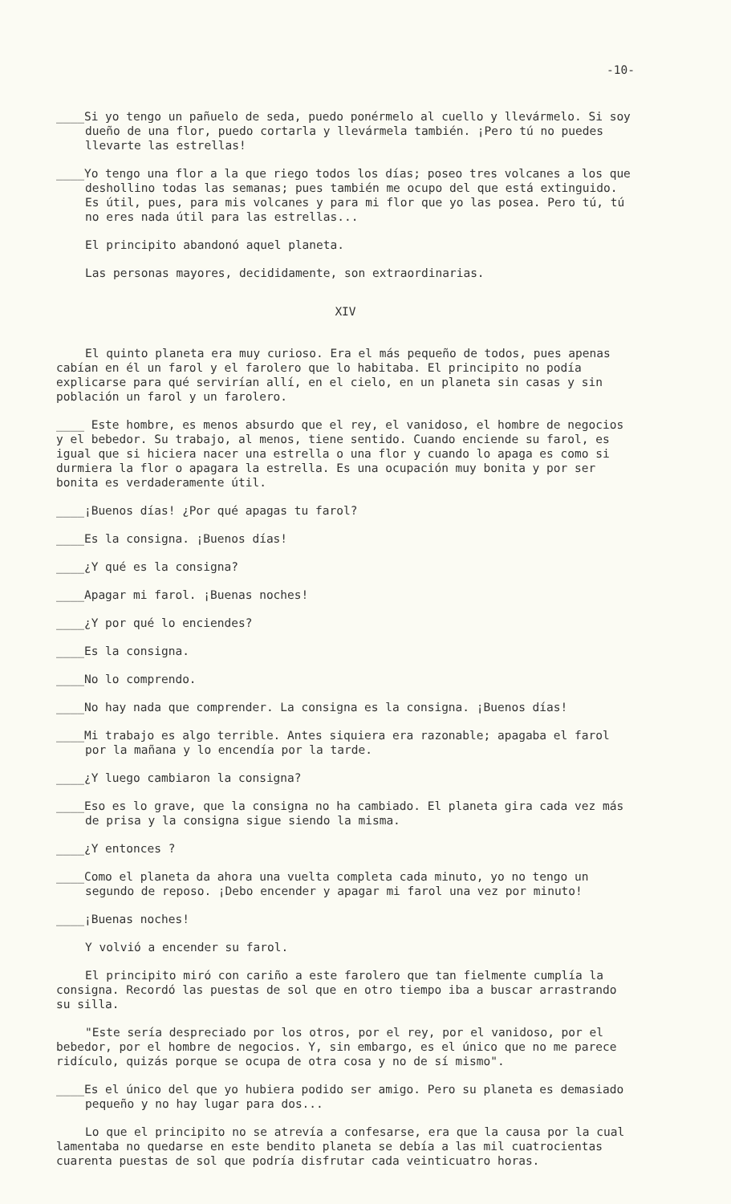-10-
____Si yo tengo un pañuelo de seda, puedo ponérmelo al cuello y llevármelo. Si soy dueño de una flor, puedo cortarla y llevármela también. ¡Pero tú no puedes llevarte las estrellas!
____Yo tengo una flor a la que riego todos los días; poseo tres volcanes a los que deshollino todas las semanas; pues también me ocupo del que está extinguido. Es útil, pues, para mis volcanes y para mi flor que yo las posea. Pero tú, tú no eres nada útil para las estrellas...
El principito abandonó aquel planeta.
Las personas mayores, decididamente, son extraordinarias.
XIV
El quinto planeta era muy curioso. Era el más pequeño de todos, pues apenas cabían en él un farol y el farolero que lo habitaba. El principito no podía explicarse para qué servirían allí, en el cielo, en un planeta sin casas y sin población un farol y un farolero.
____ Este hombre, es menos absurdo que el rey, el vanidoso, el hombre de negocios y el bebedor. Su trabajo, al menos, tiene sentido. Cuando enciende su farol, es igual que si hiciera nacer una estrella o una flor y cuando lo apaga es como si durmiera la flor o apagara la estrella. Es una ocupación muy bonita y por ser bonita es verdaderamente útil.
____¡Buenos días! ¿Por qué apagas tu farol?
____Es la consigna. ¡Buenos días!
____¿Y qué es la consigna?
____Apagar mi farol. ¡Buenas noches!
____¿Y por qué lo enciendes?
____Es la consigna.
____No lo comprendo.
____No hay nada que comprender. La consigna es la consigna. ¡Buenos días!
____Mi trabajo es algo terrible. Antes siquiera era razonable; apagaba el farol por la mañana y lo encendía por la tarde.
____¿Y luego cambiaron la consigna?
____Eso es lo grave, que la consigna no ha cambiado. El planeta gira cada vez más de prisa y la consigna sigue siendo la misma.
____¿Y entonces ?
____Como el planeta da ahora una vuelta completa cada minuto, yo no tengo un segundo de reposo. ¡Debo encender y apagar mi farol una vez por minuto!
____¡Buenas noches!
Y volvió a encender su farol.
El principito miró con cariño a este farolero que tan fielmente cumplía la consigna. Recordó las puestas de sol que en otro tiempo iba a buscar arrastrando su silla.
"Este sería despreciado por los otros, por el rey, por el vanidoso, por el bebedor, por el hombre de negocios. Y, sin embargo, es el único que no me parece ridículo, quizás porque se ocupa de otra cosa y no de sí mismo".
____Es el único del que yo hubiera podido ser amigo. Pero su planeta es demasiado pequeño y no hay lugar para dos...
Lo que el principito no se atrevía a confesarse, era que la causa por la cual lamentaba no quedarse en este bendito planeta se debía a las mil cuatrocientas cuarenta puestas de sol que podría disfrutar cada veinticuatro horas.